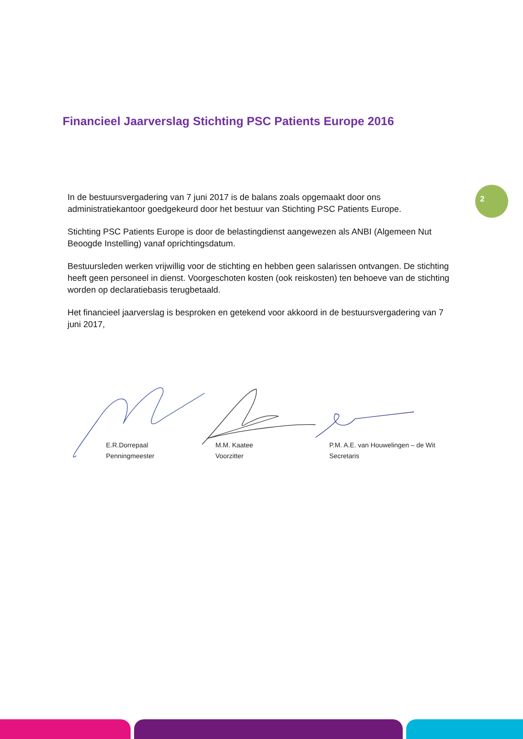Financieel Jaarverslag Stichting PSC Patients Europe 2016
2
In de bestuursvergadering van 7 juni 2017 is de balans zoals opgemaakt door ons administratiekantoor goedgekeurd door het bestuur van Stichting PSC Patients Europe.
Stichting PSC Patients Europe is door de belastingdienst aangewezen als ANBI (Algemeen Nut Beoogde Instelling) vanaf oprichtingsdatum.
Bestuursleden werken vrijwillig voor de stichting en hebben geen salarissen ontvangen. De stichting heeft geen personeel in dienst. Voorgeschoten kosten (ook reiskosten) ten behoeve van de stichting worden op declaratiebasis terugbetaald.
Het financieel jaarverslag is besproken en getekend voor akkoord in de bestuursvergadering van 7 juni 2017,
E.R.Dorrepaal
Penningmeester
M.M. Kaatee
Voorzitter
P.M. A.E. van Houwelingen – de Wit
Secretaris